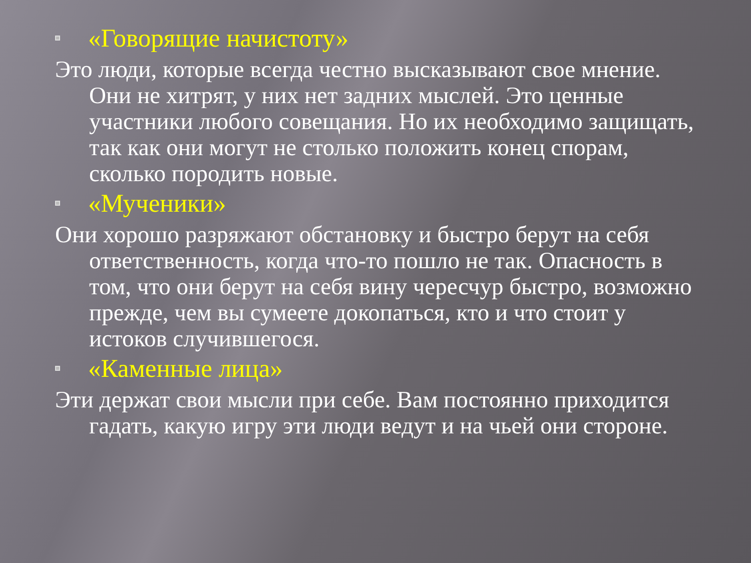«Говорящие начистоту»
Это люди, которые всегда честно высказывают свое мнение. Они не хитрят, у них нет задних мыслей. Это ценные участники любого совещания. Но их необходимо защищать, так как они могут не столько положить конец спорам, сколько породить новые.
«Мученики»
Они хорошо разряжают обстановку и быстро берут на себя ответственность, когда что-то пошло не так. Опасность в том, что они берут на себя вину чересчур быстро, возможно прежде, чем вы сумеете докопаться, кто и что стоит у истоков случившегося.
«Каменные лица»
Эти держат свои мысли при себе. Вам постоянно приходится гадать, какую игру эти люди ведут и на чьей они стороне.